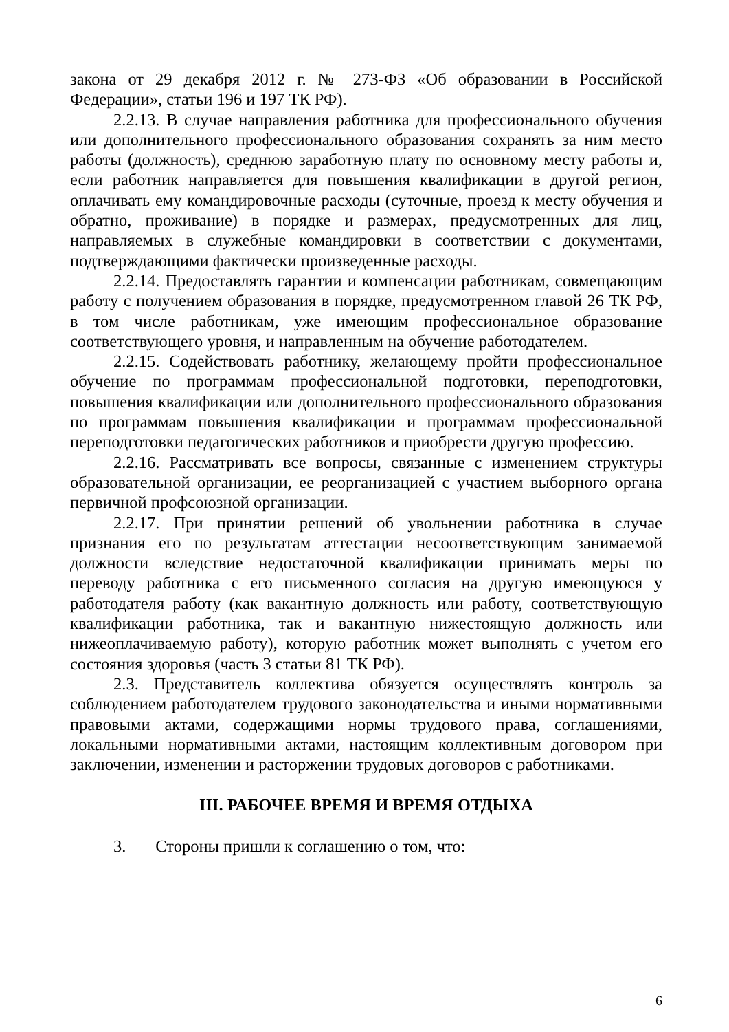закона от 29 декабря 2012 г. № 273-ФЗ «Об образовании в Российской Федерации», статьи 196 и 197 ТК РФ).
2.2.13. В случае направления работника для профессионального обучения или дополнительного профессионального образования сохранять за ним место работы (должность), среднюю заработную плату по основному месту работы и, если работник направляется для повышения квалификации в другой регион, оплачивать ему командировочные расходы (суточные, проезд к месту обучения и обратно, проживание) в порядке и размерах, предусмотренных для лиц, направляемых в служебные командировки в соответствии с документами, подтверждающими фактически произведенные расходы.
2.2.14. Предоставлять гарантии и компенсации работникам, совмещающим работу с получением образования в порядке, предусмотренном главой 26 ТК РФ, в том числе работникам, уже имеющим профессиональное образование соответствующего уровня, и направленным на обучение работодателем.
2.2.15. Содействовать работнику, желающему пройти профессиональное обучение по программам профессиональной подготовки, переподготовки, повышения квалификации или дополнительного профессионального образования по программам повышения квалификации и программам профессиональной переподготовки педагогических работников и приобрести другую профессию.
2.2.16. Рассматривать все вопросы, связанные с изменением структуры образовательной организации, ее реорганизацией с участием выборного органа первичной профсоюзной организации.
2.2.17. При принятии решений об увольнении работника в случае признания его по результатам аттестации несоответствующим занимаемой должности вследствие недостаточной квалификации принимать меры по переводу работника с его письменного согласия на другую имеющуюся у работодателя работу (как вакантную должность или работу, соответствующую квалификации работника, так и вакантную нижестоящую должность или нижеоплачиваемую работу), которую работник может выполнять с учетом его состояния здоровья (часть 3 статьи 81 ТК РФ).
2.3. Представитель коллектива обязуется осуществлять контроль за соблюдением работодателем трудового законодательства и иными нормативными правовыми актами, содержащими нормы трудового права, соглашениями, локальными нормативными актами, настоящим коллективным договором при заключении, изменении и расторжении трудовых договоров с работниками.
III. РАБОЧЕЕ ВРЕМЯ И ВРЕМЯ ОТДЫХА
3. Стороны пришли к соглашению о том, что:
6